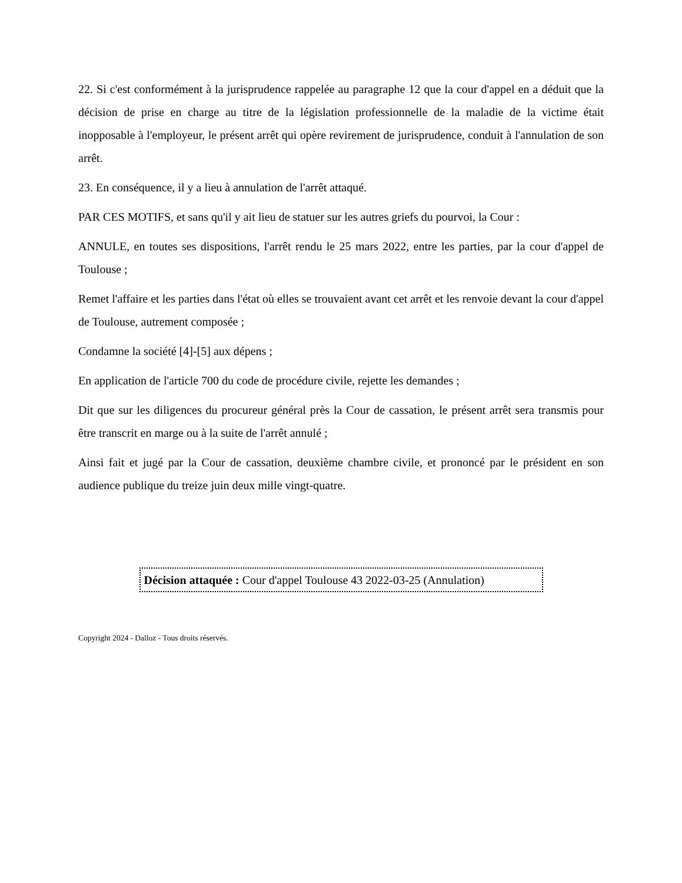22. Si c'est conformément à la jurisprudence rappelée au paragraphe 12 que la cour d'appel en a déduit que la décision de prise en charge au titre de la législation professionnelle de la maladie de la victime était inopposable à l'employeur, le présent arrêt qui opère revirement de jurisprudence, conduit à l'annulation de son arrêt.
23. En conséquence, il y a lieu à annulation de l'arrêt attaqué.
PAR CES MOTIFS, et sans qu'il y ait lieu de statuer sur les autres griefs du pourvoi, la Cour :
ANNULE, en toutes ses dispositions, l'arrêt rendu le 25 mars 2022, entre les parties, par la cour d'appel de Toulouse ;
Remet l'affaire et les parties dans l'état où elles se trouvaient avant cet arrêt et les renvoie devant la cour d'appel de Toulouse, autrement composée ;
Condamne la société [4]-[5] aux dépens ;
En application de l'article 700 du code de procédure civile, rejette les demandes ;
Dit que sur les diligences du procureur général près la Cour de cassation, le présent arrêt sera transmis pour être transcrit en marge ou à la suite de l'arrêt annulé ;
Ainsi fait et jugé par la Cour de cassation, deuxième chambre civile, et prononcé par le président en son audience publique du treize juin deux mille vingt-quatre.
Décision attaquée : Cour d'appel Toulouse 43 2022-03-25 (Annulation)
Copyright 2024 - Dalloz - Tous droits réservés.